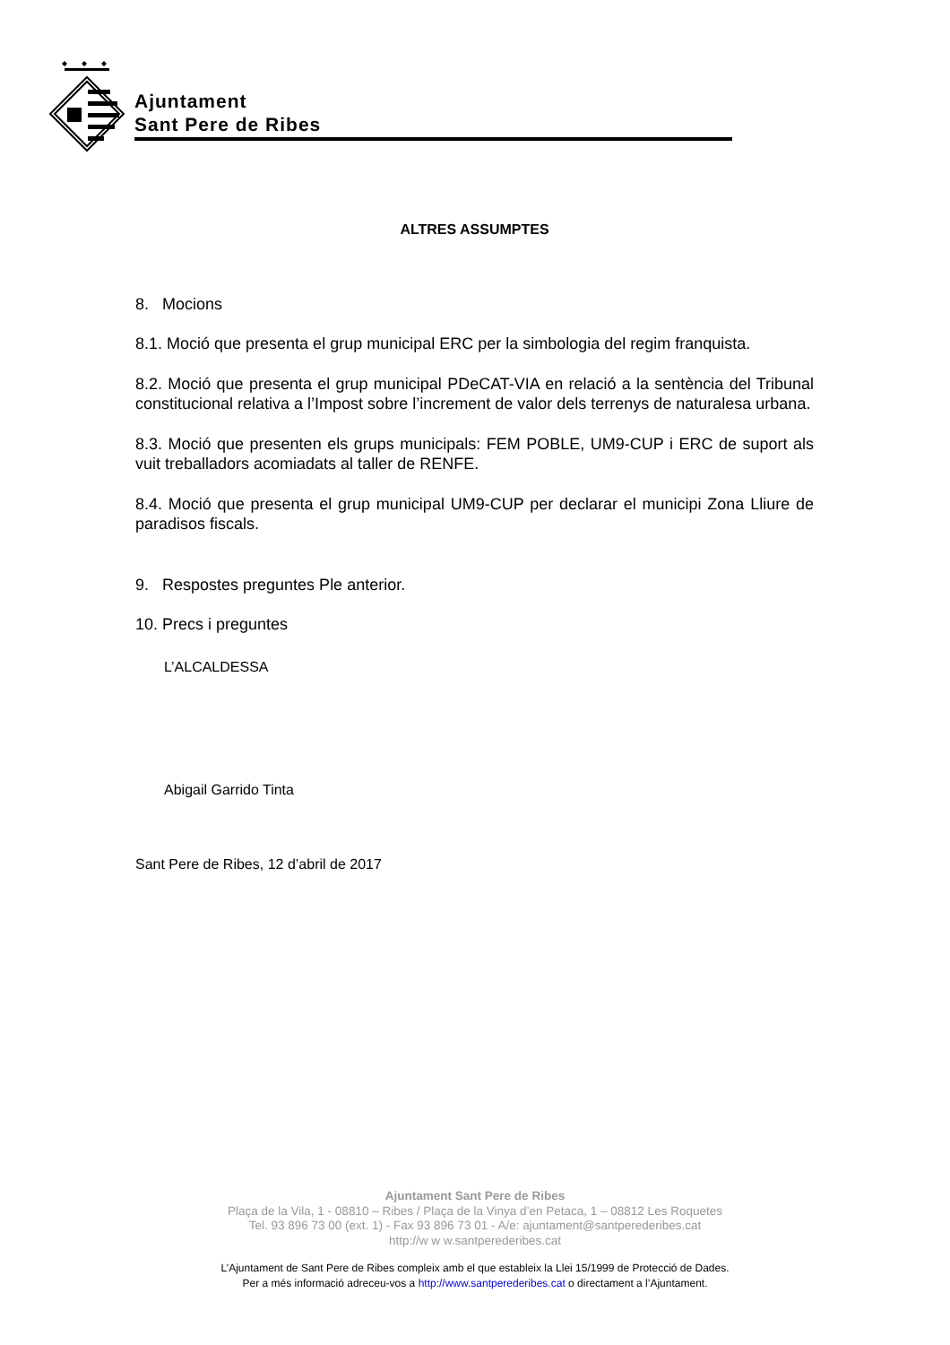Ajuntament
Sant Pere de Ribes
ALTRES ASSUMPTES
8. Mocions
8.1. Moció que presenta el grup municipal ERC per la simbologia del regim franquista.
8.2. Moció que presenta el grup municipal PDeCAT-VIA en relació a la sentència del Tribunal constitucional relativa a l’Impost sobre l’increment de valor dels terrenys de naturalesa urbana.
8.3. Moció que presenten els grups municipals: FEM POBLE, UM9-CUP i ERC de suport als vuit treballadors acomiadats al taller de RENFE.
8.4. Moció que presenta el grup municipal UM9-CUP per declarar el municipi Zona Lliure de paradisos fiscals.
9. Respostes preguntes Ple anterior.
10. Precs i preguntes
L’ALCALDESSA
Abigail Garrido Tinta
Sant Pere de Ribes, 12 d’abril de 2017
Ajuntament Sant Pere de Ribes
Plaça de la Vila, 1 - 08810 – Ribes / Plaça de la Vinya d’en Petaca, 1 – 08812 Les Roquetes
Tel. 93 896 73 00 (ext. 1) - Fax 93 896 73 01 - A/e: ajuntament@santperederibes.cat
http://w w w.santperederibes.cat
L’Ajuntament de Sant Pere de Ribes compleix amb el que estableix la Llei 15/1999 de Protecció de Dades.
Per a més informació adreceu-vos a http://www.santperederibes.cat o directament a l’Ajuntament.